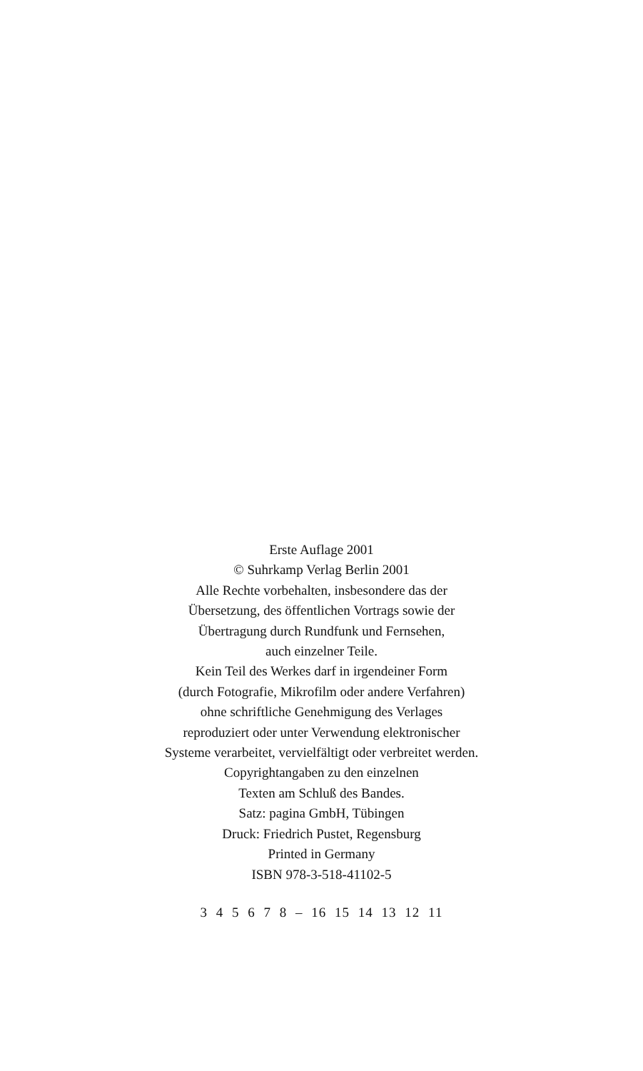Erste Auflage 2001
© Suhrkamp Verlag Berlin 2001
Alle Rechte vorbehalten, insbesondere das der
Übersetzung, des öffentlichen Vortrags sowie der
Übertragung durch Rundfunk und Fernsehen,
auch einzelner Teile.
Kein Teil des Werkes darf in irgendeiner Form
(durch Fotografie, Mikrofilm oder andere Verfahren)
ohne schriftliche Genehmigung des Verlages
reproduziert oder unter Verwendung elektronischer
Systeme verarbeitet, vervielfältigt oder verbreitet werden.
Copyrightangaben zu den einzelnen
Texten am Schluß des Bandes.
Satz: pagina GmbH, Tübingen
Druck: Friedrich Pustet, Regensburg
Printed in Germany
ISBN 978-3-518-41102-5
3 4 5 6 7 8 – 16 15 14 13 12 11